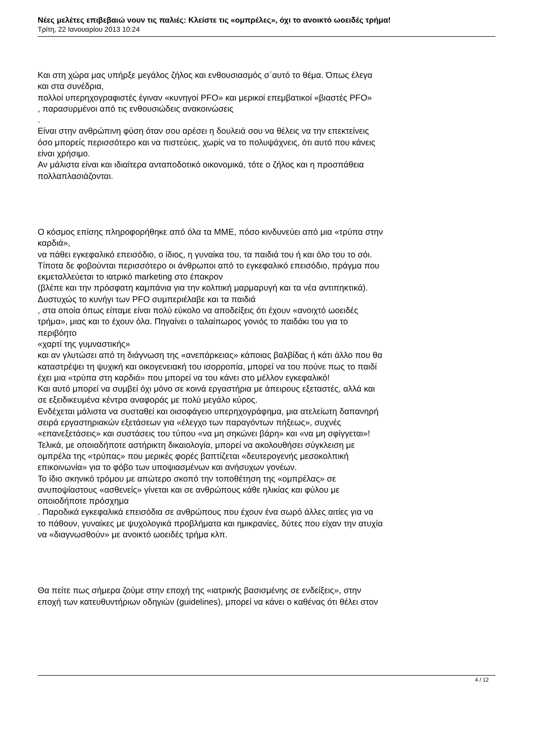Νέες μελέτες επιβεβαιώ νουν τις παλιές: Κλείστε τις «ομπρέλες», όχι το ανοικτό ωοειδές τρήμα!
Τρίτη, 22 Ιανουαρίου 2013 10:24
Και στη χώρα μας υπήρξε μεγάλος ζήλος και ενθουσιασμός σ΄αυτό το θέμα. Όπως έλεγα
και στα συνέδρια,
πολλοί υπερηχογραφιστές έγιναν «κυνηγοί PFO» και μερικοί επεμβατικοί «βιαστές PFO»
, παρασυρμένοι από τις ενθουσιώδεις ανακοινώσεις
.
Είναι στην ανθρώπινη φύση όταν σου αρέσει η δουλειά σου να θέλεις να την επεκτείνεις
όσο μπορείς περισσότερο και να πιστεύεις, χωρίς να το πολυψάχνεις, ότι αυτό που κάνεις
είναι χρήσιμο.
Αν μάλιστα είναι και ιδιαίτερα ανταποδοτικό οικονομικά, τότε ο ζήλος και η προσπάθεια
πολλαπλασιάζονται.
Ο κόσμος επίσης πληροφορήθηκε από όλα τα ΜΜΕ, πόσο κινδυνεύει από μια «τρύπα στην
καρδιά»,
να πάθει εγκεφαλικό επεισόδιο, ο ίδιος, η γυναίκα του, τα παιδιά του ή και όλο του το σόι.
Τίποτα δε φοβούνται περισσότερο οι άνθρωποι από το εγκεφαλικό επεισόδιο, πράγμα που
εκμεταλλεύεται το ιατρικό marketing στο έπακρον
(βλέπε και την πρόσφατη καμπάνια για την κολπική μαρμαρυγή και τα νέα αντιπηκτικά).
Δυστυχώς το κυνήγι των PFO συμπεριέλαβε και τα παιδιά
, στα οποία όπως είπαμε είναι πολύ εύκολο να αποδείξεις ότι έχουν «ανοιχτό ωοειδές
τρήμα», μιας και το έχουν όλα. Πηγαίνει ο ταλαίπωρος γονιός το παιδάκι του για το
περιβόητο
«χαρτί της γυμναστικής»
και αν γλυτώσει από τη διάγνωση της «ανεπάρκειας» κάποιας βαλβίδας ή κάτι άλλο που θα
καταστρέψει τη ψυχική και οικογενειακή του ισορροπία, μπορεί να του πούνε πως το παιδί
έχει μια «τρύπα στη καρδιά» που μπορεί να του κάνει στο μέλλον εγκεφαλικό!
Και αυτό μπορεί να συμβεί όχι μόνο σε κοινά εργαστήρια με άπειρους εξεταστές, αλλά και
σε εξειδικευμένα κέντρα αναφοράς με πολύ μεγάλο κύρος.
Ενδέχεται μάλιστα να συσταθεί και οισοφάγειο υπερηχογράφημα, μια ατελείωτη δαπανηρή
σειρά εργαστηριακών εξετάσεων για «έλεγχο των παραγόντων πήξεως», συχνές
«επανεξετάσεις» και συστάσεις του τύπου «να μη σηκώνει βάρη» και «να μη σφίγγεται»!
Τελικά, με οποιαδήποτε αστήρικτη δικαιολογία, μπορεί να ακολουθήσει σύγκλειση με
ομπρέλα της «τρύπας» που μερικές φορές βαπτίζεται «δευτερογενής μεσοκολπική
επικοινωνία» για το φόβο των υποψιασμένων και ανήσυχων γονέων.
Το ίδιο σκηνικό τρόμου με απώτερο σκοπό την τοποθέτηση της «ομπρέλας» σε
ανυποψίαστους «ασθενείς» γίνεται και σε ανθρώπους κάθε ηλικίας και φύλου με
οποιοδήποτε πρόσχημα
. Παροδικά εγκεφαλικά επεισόδια σε ανθρώπους που έχουν ένα σωρό άλλες αιτίες για να
το πάθουν, γυναίκες με ψυχολογικά προβλήματα και ημικρανίες, δύτες που είχαν την ατυχία
να «διαγνωσθούν» με ανοικτό ωοειδές τρήμα κλπ.
Θα πείτε πως σήμερα ζούμε στην εποχή της «ιατρικής βασισμένης σε ενδείξεις», στην
εποχή των κατευθυντήριων οδηγιών (guidelines), μπορεί να κάνει ο καθένας ότι θέλει στον
4 / 12